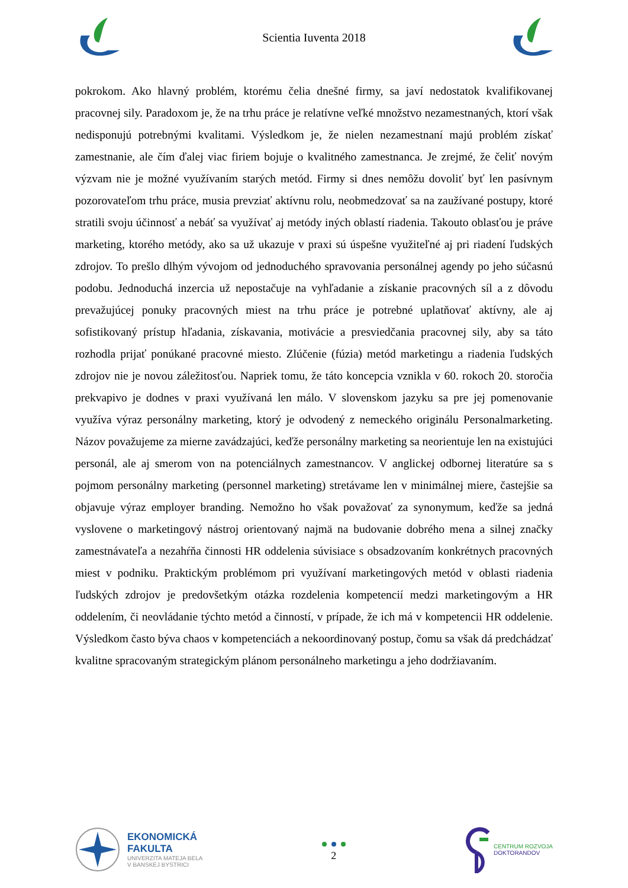Scientia Iuventa 2018
pokrokom. Ako hlavný problém, ktorému čelia dnešné firmy, sa javí nedostatok kvalifikovanej pracovnej sily. Paradoxom je, že na trhu práce je relatívne veľké množstvo nezamestnaných, ktorí však nedisponujú potrebnými kvalitami. Výsledkom je, že nielen nezamestnaní majú problém získať zamestnanie, ale čím ďalej viac firiem bojuje o kvalitného zamestnanca. Je zrejmé, že čeliť novým výzvam nie je možné využívaním starých metód. Firmy si dnes nemôžu dovoliť byť len pasívnym pozorovateľom trhu práce, musia prevziať aktívnu rolu, neobmedzovať sa na zaužívané postupy, ktoré stratili svoju účinnosť a nebáť sa využívať aj metódy iných oblastí riadenia. Takouto oblasťou je práve marketing, ktorého metódy, ako sa už ukazuje v praxi sú úspešne využiteľné aj pri riadení ľudských zdrojov. To prešlo dlhým vývojom od jednoduchého spravovania personálnej agendy po jeho súčasnú podobu. Jednoduchá inzercia už nepostačuje na vyhľadanie a získanie pracovných síl a z dôvodu prevažujúcej ponuky pracovných miest na trhu práce je potrebné uplatňovať aktívny, ale aj sofistikovaný prístup hľadania, získavania, motivácie a presviedčania pracovnej sily, aby sa táto rozhodla prijať ponúkané pracovné miesto. Zlúčenie (fúzia) metód marketingu a riadenia ľudských zdrojov nie je novou záležitosťou. Napriek tomu, že táto koncepcia vznikla v 60. rokoch 20. storočia prekvapivo je dodnes v praxi využívaná len málo. V slovenskom jazyku sa pre jej pomenovanie využíva výraz personálny marketing, ktorý je odvodený z nemeckého originálu Personalmarketing. Názov považujeme za mierne zavádzajúci, keďže personálny marketing sa neorientuje len na existujúci personál, ale aj smerom von na potenciálnych zamestnancov. V anglickej odbornej literatúre sa s pojmom personálny marketing (personnel marketing) stretávame len v minimálnej miere, častejšie sa objavuje výraz employer branding. Nemožno ho však považovať za synonymum, keďže sa jedná vyslovene o marketingový nástroj orientovaný najmä na budovanie dobrého mena a silnej značky zamestnávateľa a nezahŕňa činnosti HR oddelenia súvisiace s obsadzovaním konkrétnych pracovných miest v podniku. Praktickým problémom pri využívaní marketingových metód v oblasti riadenia ľudských zdrojov je predovšetkým otázka rozdelenia kompetencií medzi marketingovým a HR oddelením, či neovládanie týchto metód a činností, v prípade, že ich má v kompetencii HR oddelenie. Výsledkom často býva chaos v kompetenciách a nekoordinovaný postup, čomu sa však dá predchádzať kvalitne spracovaným strategickým plánom personálneho marketingu a jeho dodržiavaním.
EKONOMICKÁ
FAKULTA
UNIVERZITA MATEJA BELA
V BANSKEJ BYSTRICI
2
CENTRUM ROZVOJA
DOKTORANDOV